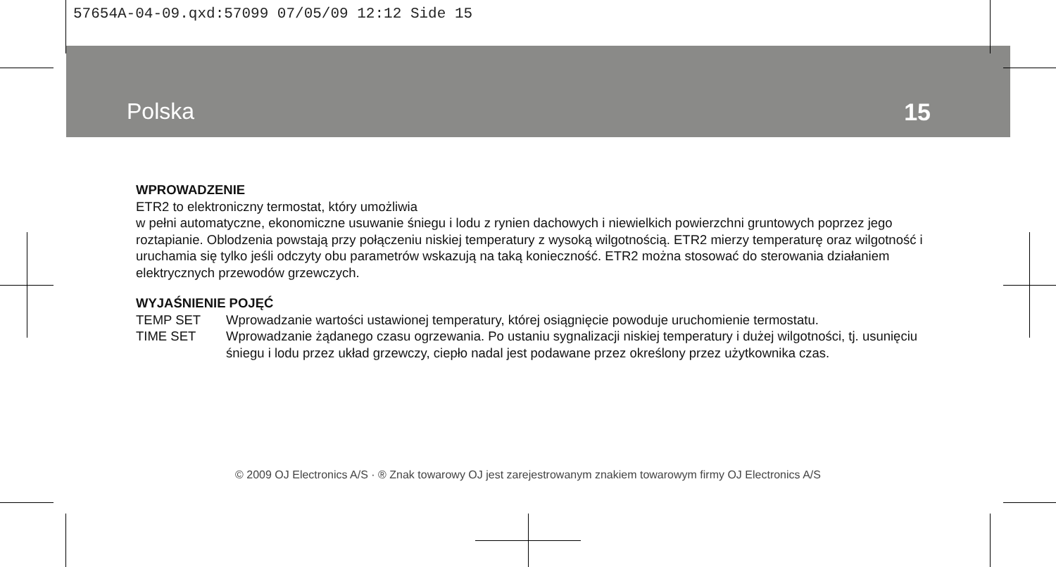57654A-04-09.qxd:57099 07/05/09 12:12 Side 15
Polska 15
WPROWADZENIE
ETR2 to elektroniczny termostat, który umożliwia
w pełni automatyczne, ekonomiczne usuwanie śniegu i lodu z rynien dachowych i niewielkich powierzchni gruntowych poprzez jego roztapianie. Oblodzenia powstają przy połączeniu niskiej temperatury z wysoką wilgotnością. ETR2 mierzy temperaturę oraz wilgotność i uruchamia się tylko jeśli odczyty obu parametrów wskazują na taką konieczność. ETR2 można stosować do sterowania działaniem elektrycznych przewodów grzewczych.
WYJAŚNIENIE POJĘĆ
TEMP SET Wprowadzanie wartości ustawionej temperatury, której osiągnięcie powoduje uruchomienie termostatu.
TIME SET Wprowadzanie żądanego czasu ogrzewania. Po ustaniu sygnalizacji niskiej temperatury i dużej wilgotności, tj. usunięciu śniegu i lodu przez układ grzewczy, ciepło nadal jest podawane przez określony przez użytkownika czas.
© 2009 OJ Electronics A/S · ® Znak towarowy OJ jest zarejestrowanym znakiem towarowym firmy OJ Electronics A/S